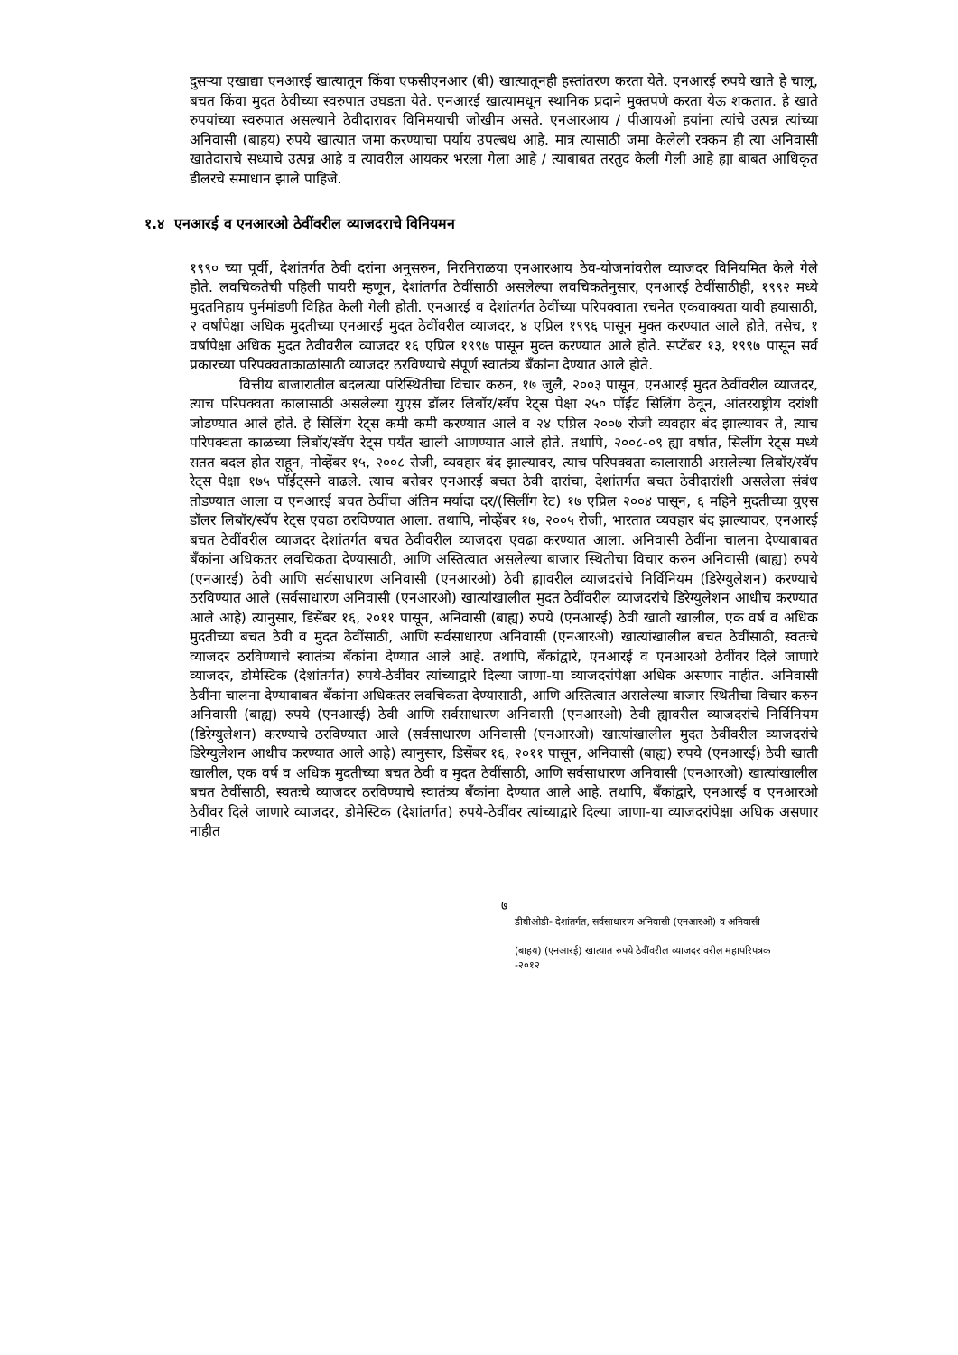दुसऱ्या एखाद्या एनआरई खात्यातून किंवा एफसीएनआर (बी) खात्यातूनही हस्तांतरण करता येते. एनआरई रुपये खाते हे चालू, बचत किंवा मुदत ठेवीच्या स्वरुपात उघडता येते. एनआरई खात्यामधून स्थानिक प्रदाने मुक्तपणे करता येऊ शकतात. हे खाते रुपयांच्या स्वरुपात असल्याने ठेवीदारावर विनिमयाची जोखीम असते. एनआरआय / पीआयओ हयांना त्यांचे उत्पन्न त्यांच्या अनिवासी (बाहय) रुपये खात्यात जमा करण्याचा पर्याय उपल्बध आहे. मात्र त्यासाठी जमा केलेली रक्कम ही त्या अनिवासी खातेदाराचे सध्याचे उत्पन्न आहे व त्यावरील आयकर भरला गेला आहे / त्याबाबत तरतुद केली गेली आहे ह्या बाबत आधिकृत डीलरचे समाधान झाले पाहिजे.
१.४ एनआरई व एनआरओ ठेवींवरील व्याजदराचे विनियमन
१९९० च्या पूर्वी, देशांतर्गत ठेवी दरांना अनुसरुन, निरनिराळया एनआरआय ठेव-योजनांवरील व्याजदर विनियमित केले गेले होते. लवचिकतेची पहिली पायरी म्हणून, देशांतर्गत ठेवींसाठी असलेल्या लवचिकतेनुसार, एनआरई ठेवींसाठीही, १९९२ मध्ये मुदतनिहाय पुर्नमांडणी विहित केली गेली होती. एनआरई व देशांतर्गत ठेवींच्या परिपक्वाता रचनेत एकवाक्यता यावी हयासाठी, २ वर्षांपेक्षा अधिक मुदतीच्या एनआरई मुदत ठेवींवरील व्याजदर, ४ एप्रिल १९९६ पासून मुक्त करण्यात आले होते, तसेच, १ वर्षापेक्षा अधिक मुदत ठेवीवरील व्याजदर १६ एप्रिल १९९७ पासून मुक्त करण्यात आले होते. सप्टेंबर १३, १९९७ पासून सर्व प्रकारच्या परिपक्वताकाळांसाठी व्याजदर ठरविण्याचे संपूर्ण स्वातंत्र्य बँकांना देण्यात आले होते.
वित्तीय बाजारातील बदलत्या परिस्थितीचा विचार करुन, १७ जुलै, २००३ पासून, एनआरई मुदत ठेवींवरील व्याजदर, त्याच परिपक्वता कालासाठी असलेल्या युएस डॉलर लिबॉर/स्वॅप रेट्स पेक्षा २५० पॉईंट सिलिंग ठेवून, आंतरराष्ट्रीय दरांशी जोडण्यात आले होते. हे सिलिंग रेट्स कमी कमी करण्यात आले व २४ एप्रिल २००७ रोजी व्यवहार बंद झाल्यावर ते, त्याच परिपक्वता काळच्या लिबॉर/स्वॅप रेट्स पर्यंत खाली आणण्यात आले होते. तथापि, २००८-०९ ह्या वर्षात, सिलींग रेट्स मध्ये सतत बदल होत राहून, नोव्हेंबर १५, २००८ रोजी, व्यवहार बंद झाल्यावर, त्याच परिपक्वता कालासाठी असलेल्या लिबॉर/स्वॅप रेट्स पेक्षा १७५ पॉईंट्सने वाढले. त्याच बरोबर एनआरई बचत ठेवी दारांचा, देशांतर्गत बचत ठेवीदारांशी असलेला संबंध तोडण्यात आला व एनआरई बचत ठेवींचा अंतिम मर्यादा दर/(सिलींग रेट) १७ एप्रिल २००४ पासून, ६ महिने मुदतीच्या युएस डॉलर लिबॉर/स्वॅप रेट्स एवढा ठरविण्यात आला. तथापि, नोव्हेंबर १७, २००५ रोजी, भारतात व्यवहार बंद झाल्यावर, एनआरई बचत ठेवींवरील व्याजदर देशांतर्गत बचत ठेवीवरील व्याजदरा एवढा करण्यात आला. अनिवासी ठेवींना चालना देण्याबाबत बँकांना अधिकतर लवचिकता देण्यासाठी, आणि अस्तित्वात असलेल्या बाजार स्थितीचा विचार करुन अनिवासी (बाह्य) रुपये (एनआरई) ठेवी आणि सर्वसाधारण अनिवासी (एनआरओ) ठेवी ह्यावरील व्याजदरांचे निर्विनियम (डिरेग्युलेशन) करण्याचे ठरविण्यात आले (सर्वसाधारण अनिवासी (एनआरओ) खात्यांखालील मुदत ठेवींवरील व्याजदरांचे डिरेग्युलेशन आधीच करण्यात आले आहे) त्यानुसार, डिसेंबर १६, २०११ पासून, अनिवासी (बाह्य) रुपये (एनआरई) ठेवी खाती खालील, एक वर्ष व अधिक मुदतीच्या बचत ठेवी व मुदत ठेवींसाठी, आणि सर्वसाधारण अनिवासी (एनआरओ) खात्यांखालील बचत ठेवींसाठी, स्वतःचे व्याजदर ठरविण्याचे स्वातंत्र्य बँकांना देण्यात आले आहे. तथापि, बँकांद्वारे, एनआरई व एनआरओ ठेवींवर दिले जाणारे व्याजदर, डोमेस्टिक (देशांतर्गत) रुपये-ठेवींवर त्यांच्याद्वारे दिल्या जाणा-या व्याजदरांपेक्षा अधिक असणार नाहीत. अनिवासी ठेवींना चालना देण्याबाबत बँकांना अधिकतर लवचिकता देण्यासाठी, आणि अस्तित्वात असलेल्या बाजार स्थितीचा विचार करुन अनिवासी (बाह्य) रुपये (एनआरई) ठेवी आणि सर्वसाधारण अनिवासी (एनआरओ) ठेवी ह्यावरील व्याजदरांचे निर्विनियम (डिरेग्युलेशन) करण्याचे ठरविण्यात आले (सर्वसाधारण अनिवासी (एनआरओ) खात्यांखालील मुदत ठेवींवरील व्याजदरांचे डिरेग्युलेशन आधीच करण्यात आले आहे) त्यानुसार, डिसेंबर १६, २०११ पासून, अनिवासी (बाह्य) रुपये (एनआरई) ठेवी खाती खालील, एक वर्ष व अधिक मुदतीच्या बचत ठेवी व मुदत ठेवींसाठी, आणि सर्वसाधारण अनिवासी (एनआरओ) खात्यांखालील बचत ठेवींसाठी, स्वतःचे व्याजदर ठरविण्याचे स्वातंत्र्य बँकांना देण्यात आले आहे. तथापि, बँकांद्वारे, एनआरई व एनआरओ ठेवींवर दिले जाणारे व्याजदर, डोमेस्टिक (देशांतर्गत) रुपये-ठेवींवर त्यांच्याद्वारे दिल्या जाणा-या व्याजदरांपेक्षा अधिक असणार नाहीत
७
डीबीओडी- देशांतर्गत, सर्वसाधारण अनिवासी (एनआरओ) व अनिवासी
(बाहय) (एनआरई) खात्यात रुपये ठेवींवरील व्याजदरांवरील महापरिपत्रक
-२०१२